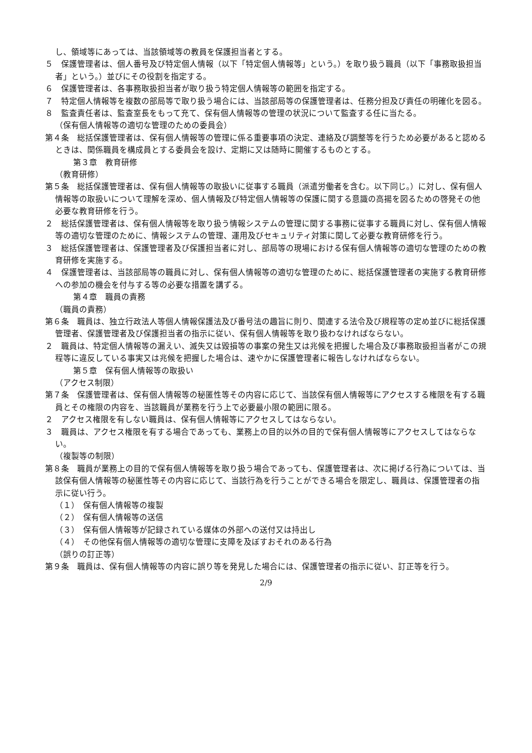し、領域等にあっては、当該領域等の教員を保護担当者とする。
５　保護管理者は、個人番号及び特定個人情報（以下「特定個人情報等」という。）を取り扱う職員（以下「事務取扱担当者」という。）並びにその役割を指定する。
６　保護管理者は、各事務取扱担当者が取り扱う特定個人情報等の範囲を指定する。
７　特定個人情報等を複数の部局等で取り扱う場合には、当該部局等の保護管理者は、任務分担及び責任の明確化を図る。
８　監査責任者は、監査室長をもって充て、保有個人情報等の管理の状況について監査する任に当たる。
（保有個人情報等の適切な管理のための委員会）
第４条　総括保護管理者は、保有個人情報等の管理に係る重要事項の決定、連絡及び調整等を行うため必要があると認めるときは、関係職員を構成員とする委員会を設け、定期に又は随時に開催するものとする。
第３章　教育研修
（教育研修）
第５条　総括保護管理者は、保有個人情報等の取扱いに従事する職員（派遣労働者を含む。以下同じ。）に対し、保有個人情報等の取扱いについて理解を深め、個人情報及び特定個人情報等の保護に関する意識の高揚を図るための啓発その他必要な教育研修を行う。
２　総括保護管理者は、保有個人情報等を取り扱う情報システムの管理に関する事務に従事する職員に対し、保有個人情報等の適切な管理のために、情報システムの管理、運用及びセキュリティ対策に関して必要な教育研修を行う。
３　総括保護管理者は、保護管理者及び保護担当者に対し、部局等の現場における保有個人情報等の適切な管理のための教育研修を実施する。
４　保護管理者は、当該部局等の職員に対し、保有個人情報等の適切な管理のために、総括保護管理者の実施する教育研修への参加の機会を付与する等の必要な措置を講ずる。
第４章　職員の責務
（職員の責務）
第６条　職員は、独立行政法人等個人情報保護法及び番号法の趣旨に則り、関連する法令及び規程等の定め並びに総括保護管理者、保護管理者及び保護担当者の指示に従い、保有個人情報等を取り扱わなければならない。
２　職員は、特定個人情報等の漏えい、滅失又は毀損等の事案の発生又は兆候を把握した場合及び事務取扱担当者がこの規程等に違反している事実又は兆候を把握した場合は、速やかに保護管理者に報告しなければならない。
第５章　保有個人情報等の取扱い
（アクセス制限）
第７条　保護管理者は、保有個人情報等の秘匿性等その内容に応じて、当該保有個人情報等にアクセスする権限を有する職員とその権限の内容を、当該職員が業務を行う上で必要最小限の範囲に限る。
２　アクセス権限を有しない職員は、保有個人情報等にアクセスしてはならない。
３　職員は、アクセス権限を有する場合であっても、業務上の目的以外の目的で保有個人情報等にアクセスしてはならない。
（複製等の制限）
第８条　職員が業務上の目的で保有個人情報等を取り扱う場合であっても、保護管理者は、次に掲げる行為については、当該保有個人情報等の秘匿性等その内容に応じて、当該行為を行うことができる場合を限定し、職員は、保護管理者の指示に従い行う。
（１）　保有個人情報等の複製
（２）　保有個人情報等の送信
（３）　保有個人情報等が記録されている媒体の外部への送付又は持出し
（４）　その他保有個人情報等の適切な管理に支障を及ぼすおそれのある行為
（誤りの訂正等）
第９条　職員は、保有個人情報等の内容に誤り等を発見した場合には、保護管理者の指示に従い、訂正等を行う。
2/9